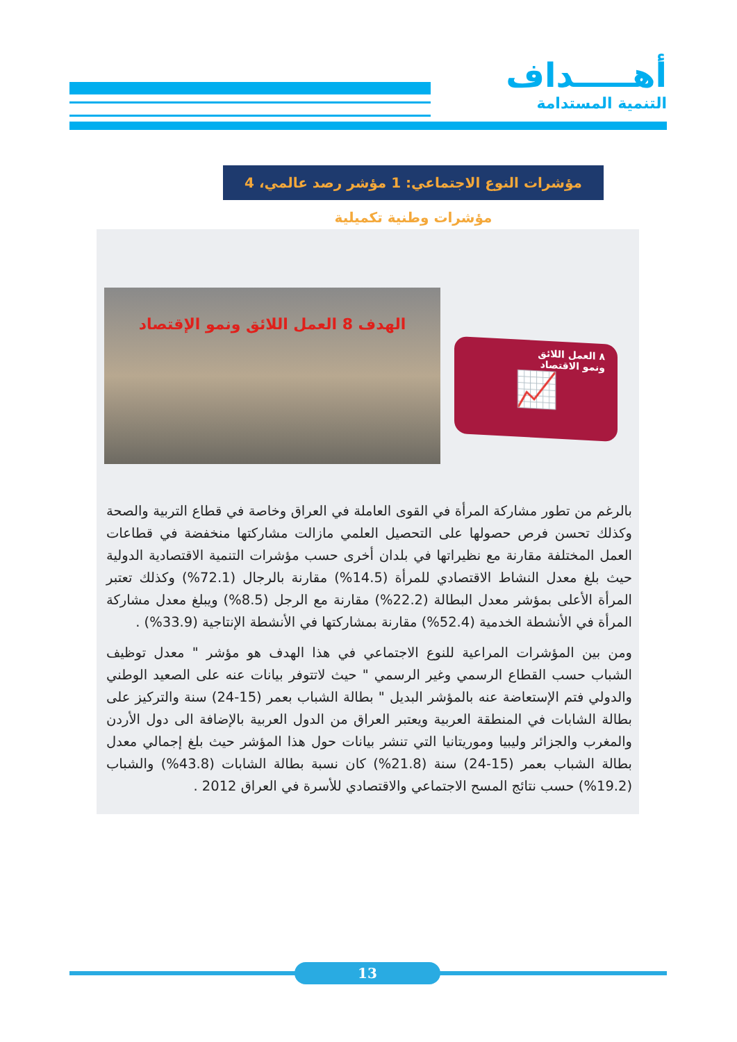أهـــــداف
التنمية المستدامة
مؤشرات النوع الاجتماعي: 1 مؤشر رصد عالمي، 4 مؤشرات وطنية تكميلية
الهدف 8 العمل اللائق ونمو الإقتصاد
٨ العمل اللائق
ونمو الاقتصاد
📈
بالرغم من تطور مشاركة المرأة في القوى العاملة في العراق وخاصة في قطاع التربية والصحة وكذلك تحسن فرص حصولها على التحصيل العلمي مازالت مشاركتها منخفضة في قطاعات العمل المختلفة مقارنة مع نظيراتها في بلدان أخرى حسب مؤشرات التنمية الاقتصادية الدولية حيث بلغ معدل النشاط الاقتصادي للمرأة (14.5%) مقارنة بالرجال (72.1%) وكذلك تعتبر المرأة الأعلى بمؤشر معدل البطالة (22.2%) مقارنة مع الرجل (8.5%) ويبلغ معدل مشاركة المرأة في الأنشطة الخدمية (52.4%) مقارنة بمشاركتها في الأنشطة الإنتاجية (33.9%) .
ومن بين المؤشرات المراعية للنوع الاجتماعي في هذا الهدف هو مؤشر " معدل توظيف الشباب حسب القطاع الرسمي وغير الرسمي " حيث لاتتوفر بيانات عنه على الصعيد الوطني والدولي فتم الإستعاضة عنه بالمؤشر البديل " بطالة الشباب بعمر (15-24) سنة والتركيز على بطالة الشابات في المنطقة العربية ويعتبر العراق من الدول العربية بالإضافة الى دول الأردن والمغرب والجزائر وليبيا وموريتانيا التي تنشر بيانات حول هذا المؤشر حيث بلغ إجمالي معدل بطالة الشباب بعمر (15-24) سنة (21.8%) كان نسبة بطالة الشابات (43.8%) والشباب (19.2%) حسب نتائج المسح الاجتماعي والاقتصادي للأسرة في العراق 2012 .
13